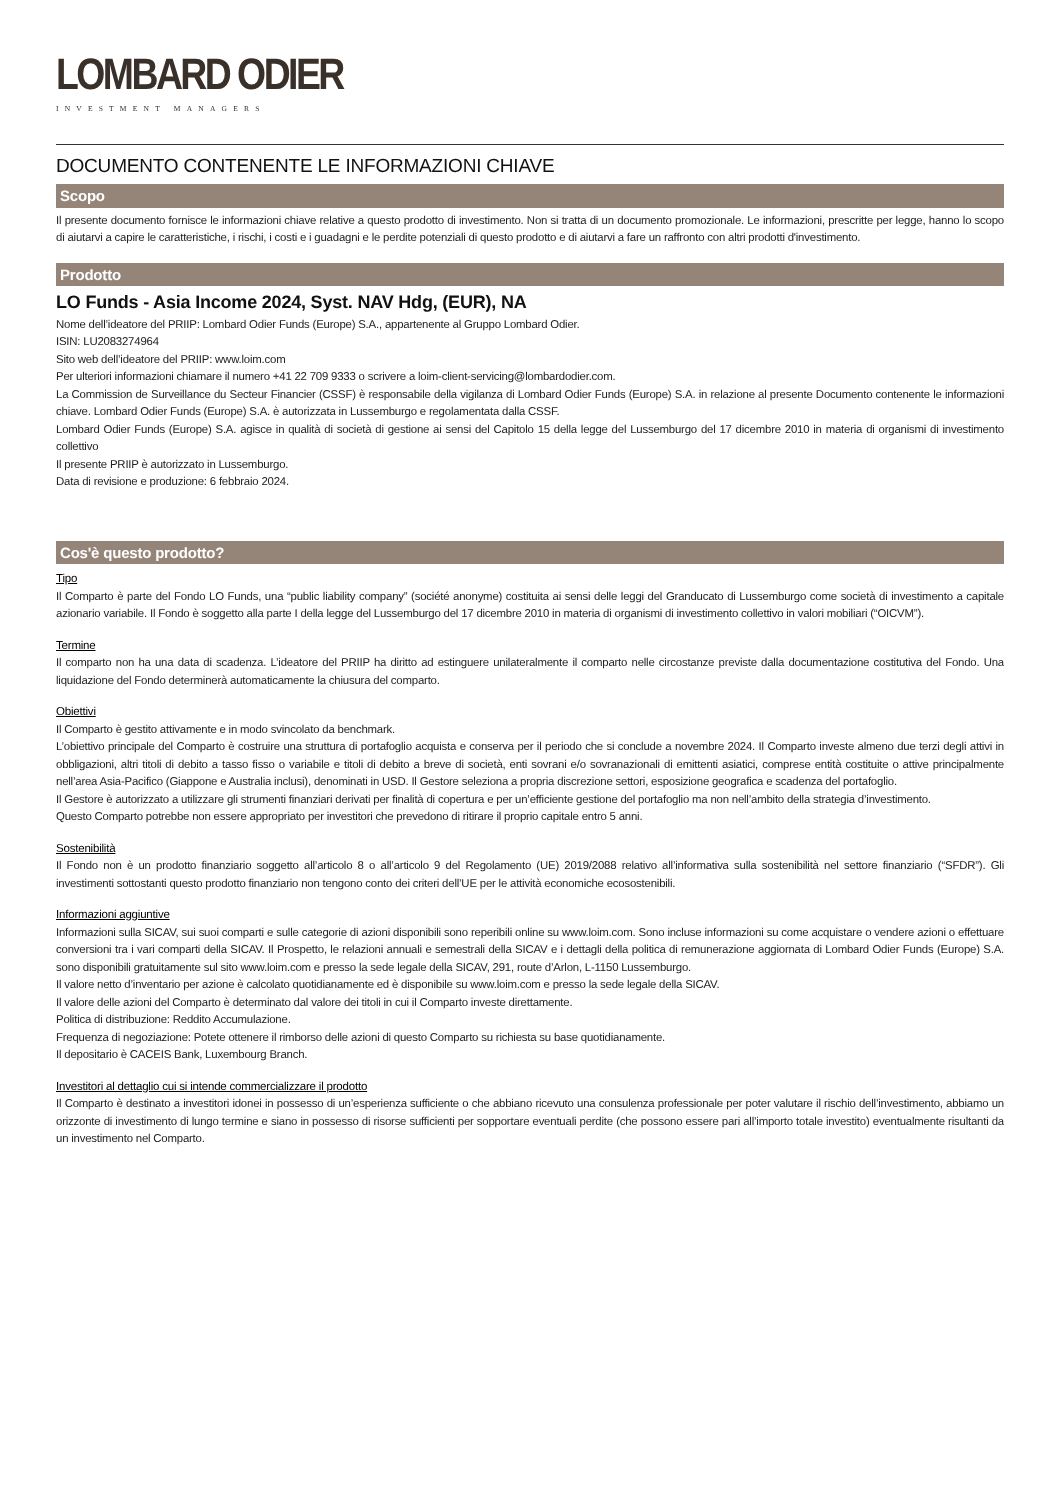LOMBARD ODIER
INVESTMENT MANAGERS
DOCUMENTO CONTENENTE LE INFORMAZIONI CHIAVE
Scopo
Il presente documento fornisce le informazioni chiave relative a questo prodotto di investimento. Non si tratta di un documento promozionale. Le informazioni, prescritte per legge, hanno lo scopo di aiutarvi a capire le caratteristiche, i rischi, i costi e i guadagni e le perdite potenziali di questo prodotto e di aiutarvi a fare un raffronto con altri prodotti d'investimento.
Prodotto
LO Funds - Asia Income 2024, Syst. NAV Hdg, (EUR), NA
Nome dell’ideatore del PRIIP: Lombard Odier Funds (Europe) S.A., appartenente al Gruppo Lombard Odier.
ISIN: LU2083274964
Sito web dell’ideatore del PRIIP: www.loim.com
Per ulteriori informazioni chiamare il numero +41 22 709 9333 o scrivere a loim-client-servicing@lombardodier.com.
La Commission de Surveillance du Secteur Financier (CSSF) è responsabile della vigilanza di Lombard Odier Funds (Europe) S.A. in relazione al presente Documento contenente le informazioni chiave. Lombard Odier Funds (Europe) S.A. è autorizzata in Lussemburgo e regolamentata dalla CSSF.
Lombard Odier Funds (Europe) S.A. agisce in qualità di società di gestione ai sensi del Capitolo 15 della legge del Lussemburgo del 17 dicembre 2010 in materia di organismi di investimento collettivo
Il presente PRIIP è autorizzato in Lussemburgo.
Data di revisione e produzione: 6 febbraio 2024.
Cos'è questo prodotto?
Tipo
Il Comparto è parte del Fondo LO Funds, una “public liability company” (société anonyme) costituita ai sensi delle leggi del Granducato di Lussemburgo come società di investimento a capitale azionario variabile. Il Fondo è soggetto alla parte I della legge del Lussemburgo del 17 dicembre 2010 in materia di organismi di investimento collettivo in valori mobiliari (“OICVM”).
Termine
Il comparto non ha una data di scadenza. L’ideatore del PRIIP ha diritto ad estinguere unilateralmente il comparto nelle circostanze previste dalla documentazione costitutiva del Fondo. Una liquidazione del Fondo determinerà automaticamente la chiusura del comparto.
Obiettivi
Il Comparto è gestito attivamente e in modo svincolato da benchmark.
L’obiettivo principale del Comparto è costruire una struttura di portafoglio acquista e conserva per il periodo che si conclude a novembre 2024. Il Comparto investe almeno due terzi degli attivi in obbligazioni, altri titoli di debito a tasso fisso o variabile e titoli di debito a breve di società, enti sovrani e/o sovranazionali di emittenti asiatici, comprese entità costituite o attive principalmente nell’area Asia-Pacifico (Giappone e Australia inclusi), denominati in USD. Il Gestore seleziona a propria discrezione settori, esposizione geografica e scadenza del portafoglio.
Il Gestore è autorizzato a utilizzare gli strumenti finanziari derivati per finalità di copertura e per un’efficiente gestione del portafoglio ma non nell’ambito della strategia d’investimento.
Questo Comparto potrebbe non essere appropriato per investitori che prevedono di ritirare il proprio capitale entro 5 anni.
Sostenibilità
Il Fondo non è un prodotto finanziario soggetto all’articolo 8 o all’articolo 9 del Regolamento (UE) 2019/2088 relativo all’informativa sulla sostenibilità nel settore finanziario (“SFDR”). Gli investimenti sottostanti questo prodotto finanziario non tengono conto dei criteri dell’UE per le attività economiche ecosostenibili.
Informazioni aggiuntive
Informazioni sulla SICAV, sui suoi comparti e sulle categorie di azioni disponibili sono reperibili online su www.loim.com. Sono incluse informazioni su come acquistare o vendere azioni o effettuare conversioni tra i vari comparti della SICAV. Il Prospetto, le relazioni annuali e semestrali della SICAV e i dettagli della politica di remunerazione aggiornata di Lombard Odier Funds (Europe) S.A. sono disponibili gratuitamente sul sito www.loim.com e presso la sede legale della SICAV, 291, route d’Arlon, L-1150 Lussemburgo.
Il valore netto d’inventario per azione è calcolato quotidianamente ed è disponibile su www.loim.com e presso la sede legale della SICAV.
Il valore delle azioni del Comparto è determinato dal valore dei titoli in cui il Comparto investe direttamente.
Politica di distribuzione: Reddito Accumulazione.
Frequenza di negoziazione: Potete ottenere il rimborso delle azioni di questo Comparto su richiesta su base quotidianamente.
Il depositario è CACEIS Bank, Luxembourg Branch.
Investitori al dettaglio cui si intende commercializzare il prodotto
Il Comparto è destinato a investitori idonei in possesso di un’esperienza sufficiente o che abbiano ricevuto una consulenza professionale per poter valutare il rischio dell’investimento, abbiamo un orizzonte di investimento di lungo termine e siano in possesso di risorse sufficienti per sopportare eventuali perdite (che possono essere pari all’importo totale investito) eventualmente risultanti da un investimento nel Comparto.